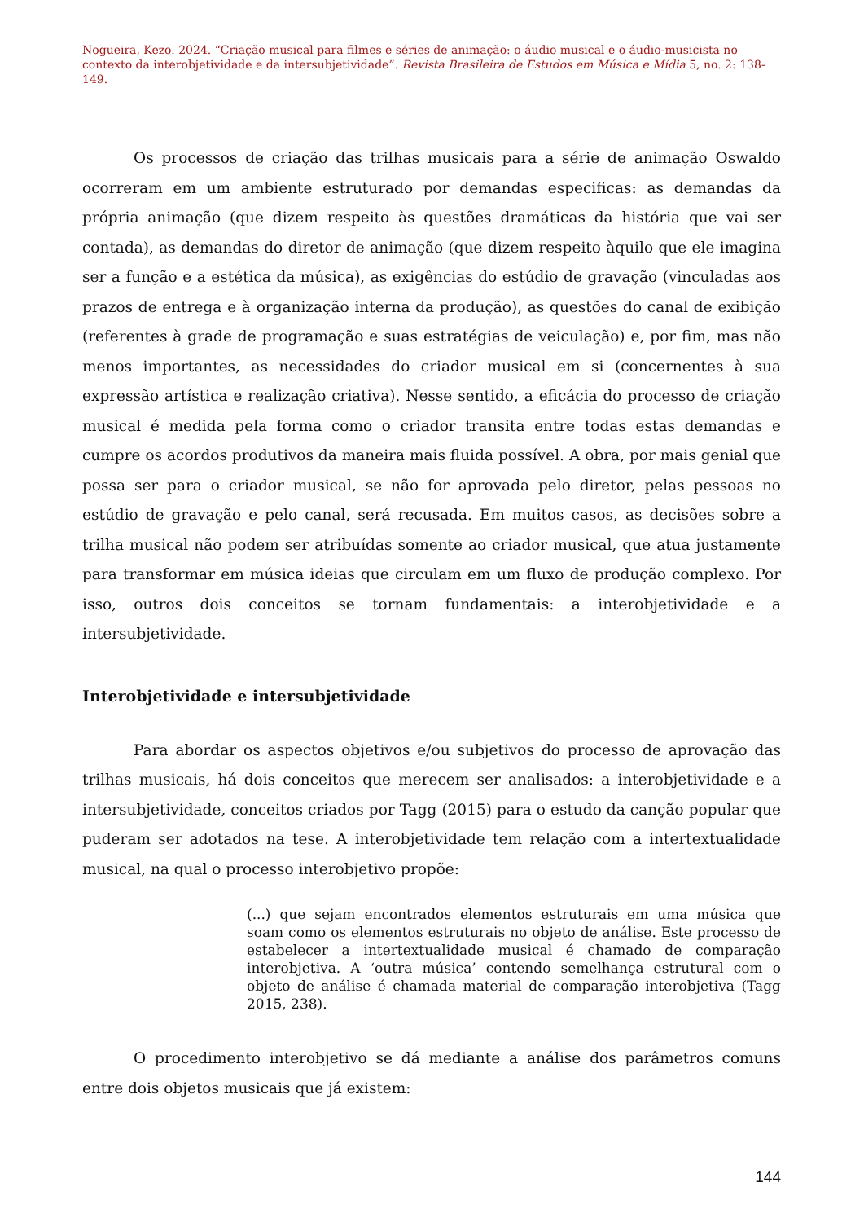Nogueira, Kezo. 2024. “Criação musical para filmes e séries de animação: o áudio musical e o áudio-musicista no contexto da interobjetividade e da intersubjetividade”. Revista Brasileira de Estudos em Música e Mídia 5, no. 2: 138-149.
Os processos de criação das trilhas musicais para a série de animação Oswaldo ocorreram em um ambiente estruturado por demandas especificas: as demandas da própria animação (que dizem respeito às questões dramáticas da história que vai ser contada), as demandas do diretor de animação (que dizem respeito àquilo que ele imagina ser a função e a estética da música), as exigências do estúdio de gravação (vinculadas aos prazos de entrega e à organização interna da produção), as questões do canal de exibição (referentes à grade de programação e suas estratégias de veiculação) e, por fim, mas não menos importantes, as necessidades do criador musical em si (concernentes à sua expressão artística e realização criativa). Nesse sentido, a eficácia do processo de criação musical é medida pela forma como o criador transita entre todas estas demandas e cumpre os acordos produtivos da maneira mais fluida possível. A obra, por mais genial que possa ser para o criador musical, se não for aprovada pelo diretor, pelas pessoas no estúdio de gravação e pelo canal, será recusada. Em muitos casos, as decisões sobre a trilha musical não podem ser atribuídas somente ao criador musical, que atua justamente para transformar em música ideias que circulam em um fluxo de produção complexo. Por isso, outros dois conceitos se tornam fundamentais: a interobjetividade e a intersubjetividade.
Interobjetividade e intersubjetividade
Para abordar os aspectos objetivos e/ou subjetivos do processo de aprovação das trilhas musicais, há dois conceitos que merecem ser analisados: a interobjetividade e a intersubjetividade, conceitos criados por Tagg (2015) para o estudo da canção popular que puderam ser adotados na tese. A interobjetividade tem relação com a intertextualidade musical, na qual o processo interobjetivo propõe:
(...) que sejam encontrados elementos estruturais em uma música que soam como os elementos estruturais no objeto de análise. Este processo de estabelecer a intertextualidade musical é chamado de comparação interobjetiva. A ‘outra música’ contendo semelhança estrutural com o objeto de análise é chamada material de comparação interobjetiva (Tagg 2015, 238).
O procedimento interobjetivo se dá mediante a análise dos parâmetros comuns entre dois objetos musicais que já existem:
144